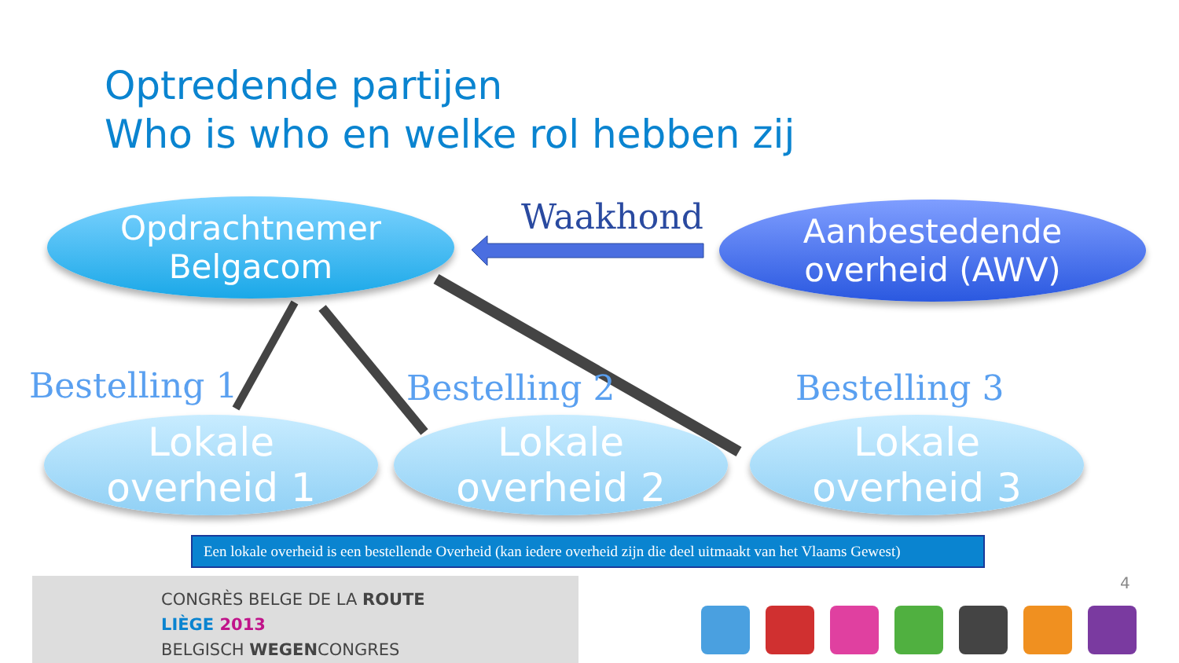Optredende partijen
Who is who en welke rol hebben zij
Opdrachtnemer
Belgacom
Waakhond
Aanbestedende
overheid (AWV)
Bestelling 1 Bestelling 2 Bestelling 3
Lokale
overheid 1
Lokale
overheid 2
Lokale
overheid 3
Een lokale overheid is een bestellende Overheid (kan iedere overheid zijn die deel uitmaakt van het Vlaams Gewest)
CONGRÈS BELGE DE LA ROUTE
LIÈGE 2013
BELGISCH WEGENCONGRES
4